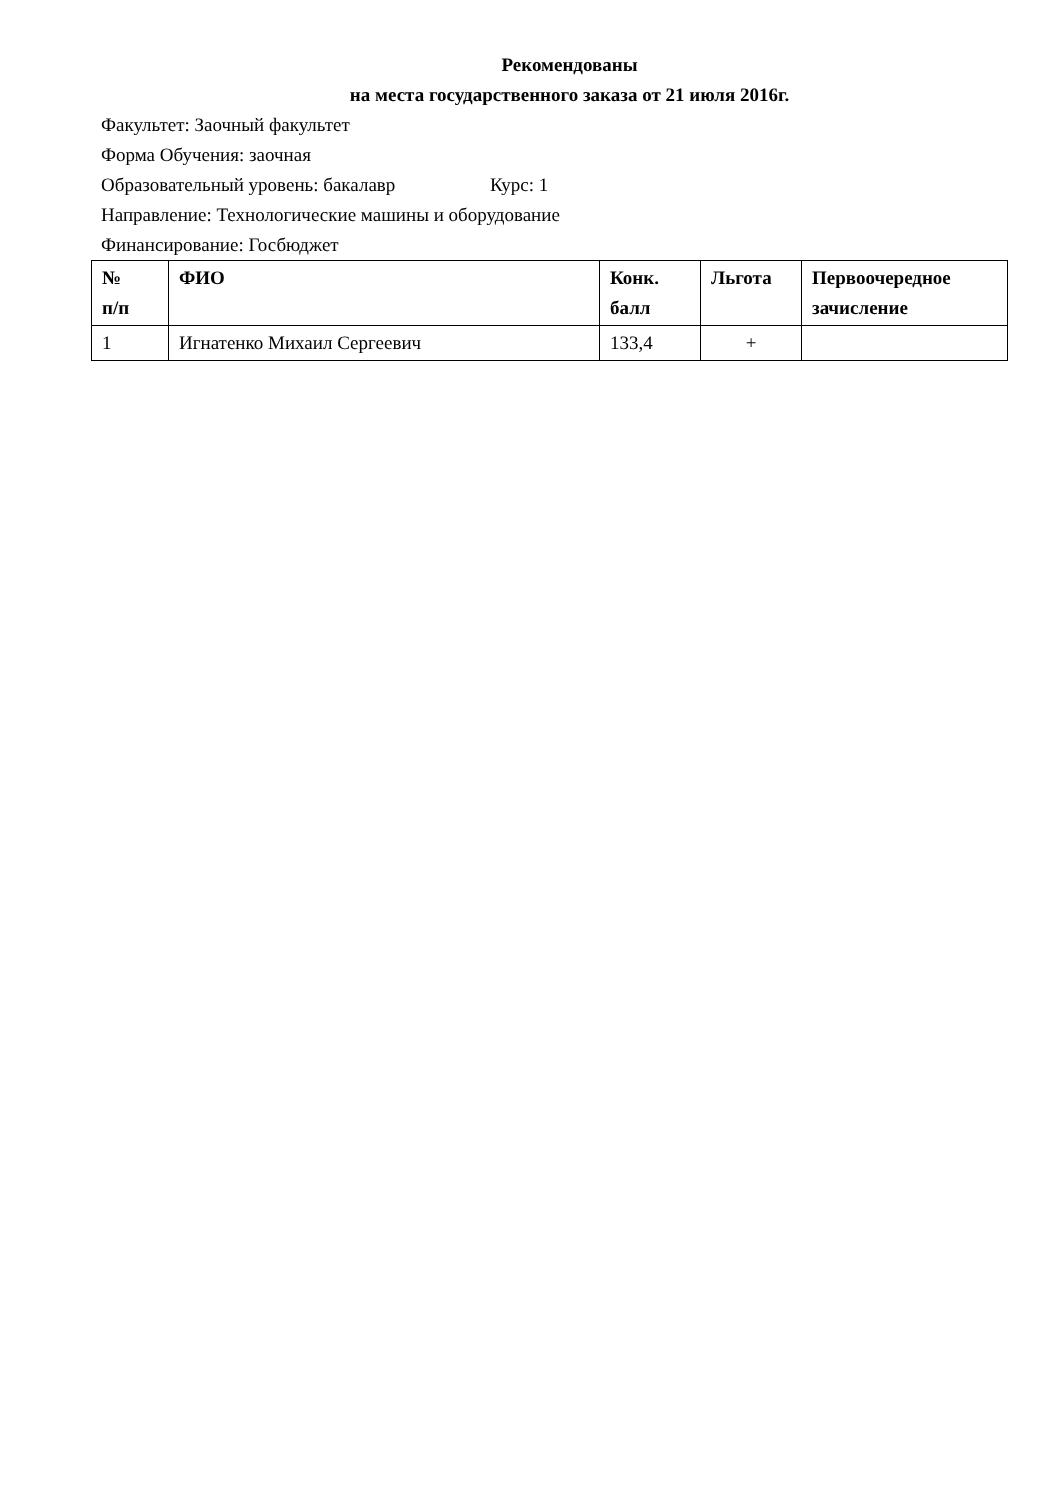Рекомендованы
на места государственного заказа от 21 июля 2016г.
Факультет: Заочный факультет
Форма Обучения: заочная
Образовательный уровень: бакалавр Курс: 1
Направление: Технологические машины и оборудование
Финансирование: Госбюджет
| № п/п | ФИО | Конк. балл | Льгота | Первоочередное зачисление |
| --- | --- | --- | --- | --- |
| 1 | Игнатенко Михаил Сергеевич | 133,4 | + | |